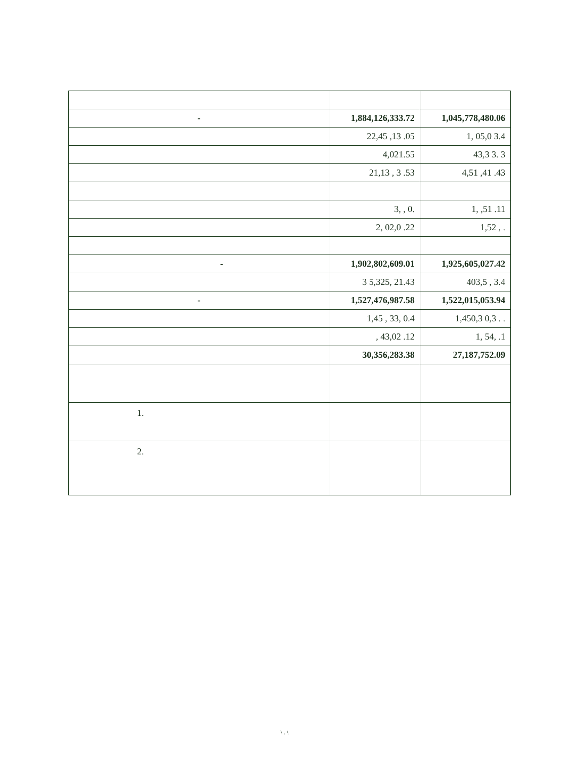| - | 1,884,126,333.72 | 1,045,778,480.06 |
| | 22,45 ,13 .05 | 1, 05,0 3.4 |
| | 4,021.55 | 43,3 3. 3 |
| | 21,13 , 3 .53 | 4,51 ,41 .43 |
| | 3, , 0. | 1, ,51 .11 |
| | 2, 02,0 .22 | 1,52 , . |
| - | 1,902,802,609.01 | 1,925,605,027.42 |
| | 3 5,325, 21.43 | 403,5 , 3.4 |
| - | 1,527,476,987.58 | 1,522,015,053.94 |
| | 1,45 , 33, 0.4 | 1,450,3 0,3 . . |
| | , 43,02 .12 | 1, 54, .1 |
| | 30,356,283.38 | 27,187,752.09 |
| 1. | | |
| 2. | | |
\ . \